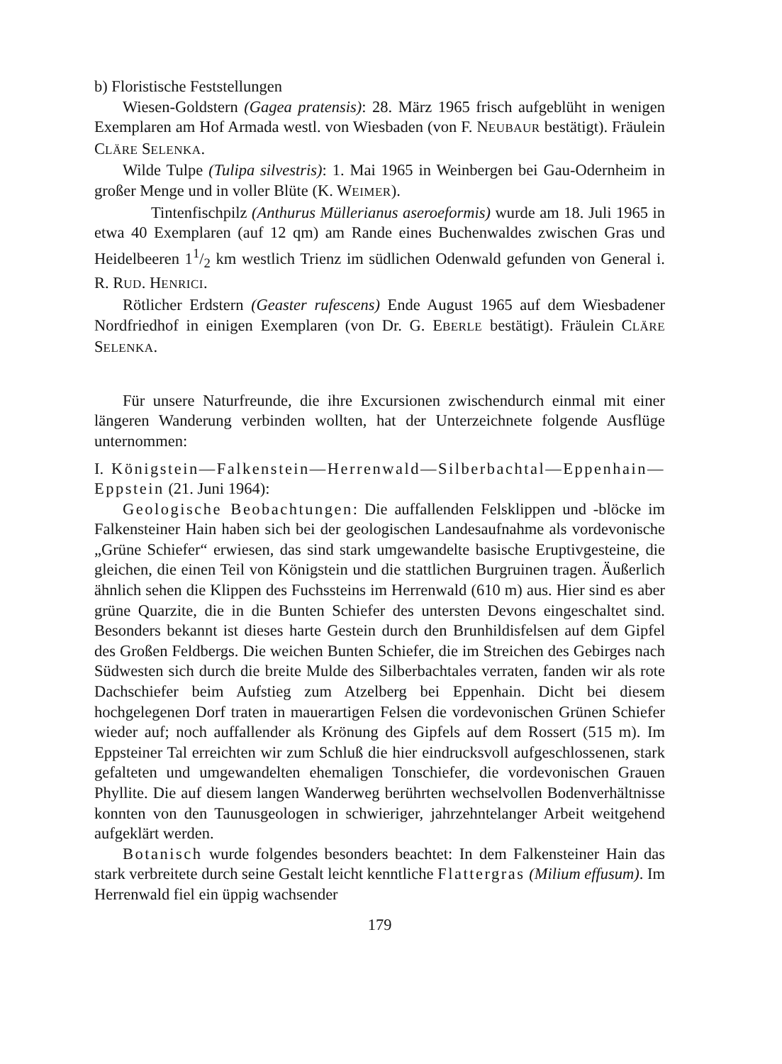b) Floristische Feststellungen
Wiesen-Goldstern (Gagea pratensis): 28. März 1965 frisch aufgeblüht in wenigen Exemplaren am Hof Armada westl. von Wiesbaden (von F. NEUBAUR bestätigt). Fräulein CLÄRE SELENKA.
Wilde Tulpe (Tulipa silvestris): 1. Mai 1965 in Weinbergen bei Gau-Odernheim in großer Menge und in voller Blüte (K. WEIMER).
Tintenfischpilz (Anthurus Müllerianus aseroeformis) wurde am 18. Juli 1965 in etwa 40 Exemplaren (auf 12 qm) am Rande eines Buchenwaldes zwischen Gras und Heidelbeeren 11/2 km westlich Trienz im südlichen Odenwald gefunden von General i. R. RUD. HENRICI.
Rötlicher Erdstern (Geaster rufescens) Ende August 1965 auf dem Wiesbadener Nordfriedhof in einigen Exemplaren (von Dr. G. EBERLE bestätigt). Fräulein CLÄRE SELENKA.
Für unsere Naturfreunde, die ihre Excursionen zwischendurch einmal mit einer längeren Wanderung verbinden wollten, hat der Unterzeichnete folgende Ausflüge unternommen:
I. Königstein—Falkenstein—Herrenwald—Silberbachtal—Eppenhain—Eppstein (21. Juni 1964):
Geologische Beobachtungen: Die auffallenden Felsklippen und -blöcke im Falkensteiner Hain haben sich bei der geologischen Landesaufnahme als vordevonische „Grüne Schiefer“ erwiesen, das sind stark umgewandelte basische Eruptivgesteine, die gleichen, die einen Teil von Königstein und die stattlichen Burgruinen tragen. Äußerlich ähnlich sehen die Klippen des Fuchssteins im Herrenwald (610 m) aus. Hier sind es aber grüne Quarzite, die in die Bunten Schiefer des untersten Devons eingeschaltet sind. Besonders bekannt ist dieses harte Gestein durch den Brunhildisfelsen auf dem Gipfel des Großen Feldbergs. Die weichen Bunten Schiefer, die im Streichen des Gebirges nach Südwesten sich durch die breite Mulde des Silberbachtales verraten, fanden wir als rote Dachschiefer beim Aufstieg zum Atzelberg bei Eppenhain. Dicht bei diesem hochgelegenen Dorf traten in mauerartigen Felsen die vordevonischen Grünen Schiefer wieder auf; noch auffallender als Krönung des Gipfels auf dem Rossert (515 m). Im Eppsteiner Tal erreichten wir zum Schluß die hier eindrucksvoll aufgeschlossenen, stark gefalteten und umgewandelten ehemaligen Tonschiefer, die vordevonischen Grauen Phyllite. Die auf diesem langen Wanderweg berührten wechselvollen Bodenverhältnisse konnten von den Taunusgeologen in schwieriger, jahrzehntelanger Arbeit weitgehend aufgeklärt werden.
Botanisch wurde folgendes besonders beachtet: In dem Falkensteiner Hain das stark verbreitete durch seine Gestalt leicht kenntliche Flattergras (Milium effusum). Im Herrenwald fiel ein üppig wachsender
179